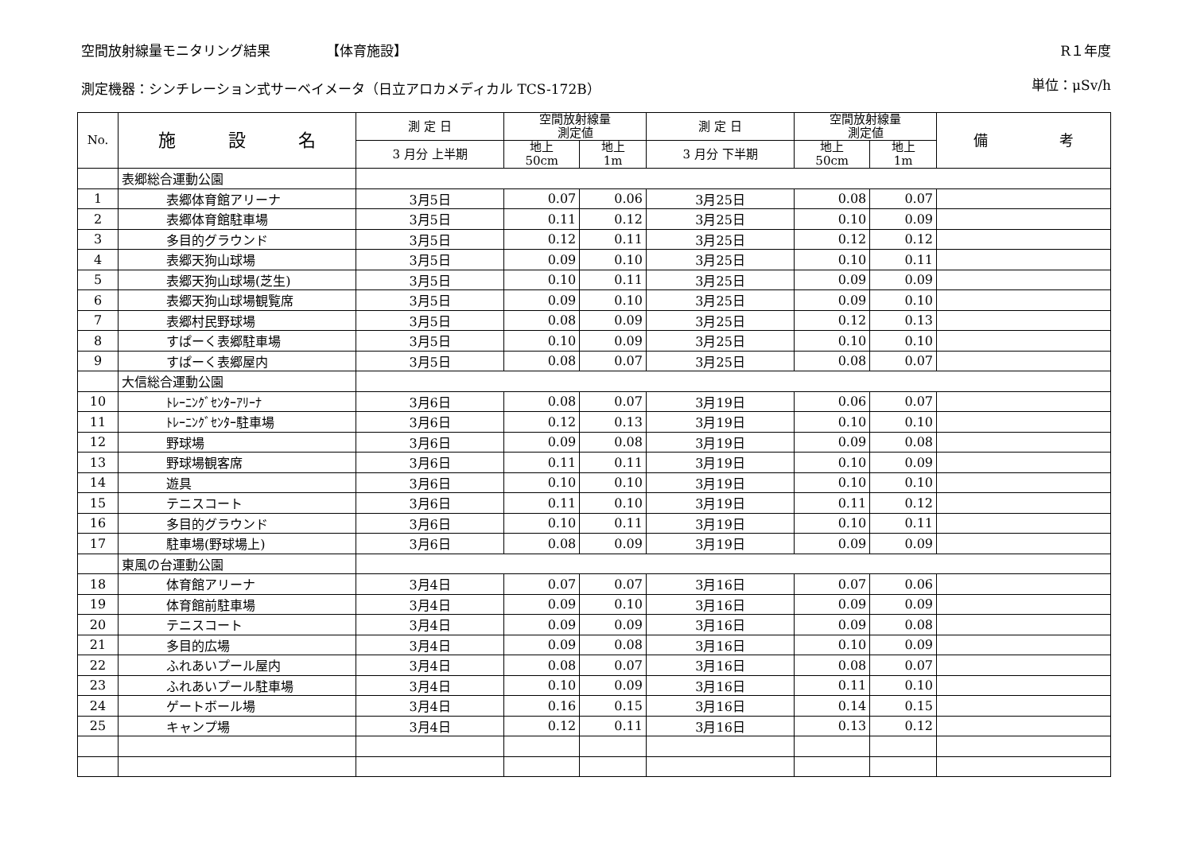空間放射線量モニタリング結果 【体育施設】 R１年度
測定機器：シンチレーション式サーベイメータ（日立アロカメディカル TCS-172B） 単位：μSv/h
| No. | 施 設 名 | 測 定 日 | 空間放射線量 測定値 | | 測 定 日 | 空間放射線量 測定値 | | 備 考 |
| --- | --- | --- | --- | --- | --- | --- | --- | --- |
| | | 3 月分 上半期 | 地上 50cm | 地上 1m | 3 月分 下半期 | 地上 50cm | 地上 1m | |
| | 表郷総合運動公園 | | | | | | | |
| 1 | 表郷体育館アリーナ | 3月5日 | 0.07 | 0.06 | 3月25日 | 0.08 | 0.07 | |
| 2 | 表郷体育館駐車場 | 3月5日 | 0.11 | 0.12 | 3月25日 | 0.10 | 0.09 | |
| 3 | 多目的グラウンド | 3月5日 | 0.12 | 0.11 | 3月25日 | 0.12 | 0.12 | |
| 4 | 表郷天狗山球場 | 3月5日 | 0.09 | 0.10 | 3月25日 | 0.10 | 0.11 | |
| 5 | 表郷天狗山球場(芝生) | 3月5日 | 0.10 | 0.11 | 3月25日 | 0.09 | 0.09 | |
| 6 | 表郷天狗山球場観覧席 | 3月5日 | 0.09 | 0.10 | 3月25日 | 0.09 | 0.10 | |
| 7 | 表郷村民野球場 | 3月5日 | 0.08 | 0.09 | 3月25日 | 0.12 | 0.13 | |
| 8 | すぱーく表郷駐車場 | 3月5日 | 0.10 | 0.09 | 3月25日 | 0.10 | 0.10 | |
| 9 | すぱーく表郷屋内 | 3月5日 | 0.08 | 0.07 | 3月25日 | 0.08 | 0.07 | |
| | 大信総合運動公園 | | | | | | | |
| 10 | ﾄﾚｰﾆﾝｸﾞｾﾝﾀｰｱﾘｰﾅ | 3月6日 | 0.08 | 0.07 | 3月19日 | 0.06 | 0.07 | |
| 11 | ﾄﾚｰﾆﾝｸﾞｾﾝﾀｰ駐車場 | 3月6日 | 0.12 | 0.13 | 3月19日 | 0.10 | 0.10 | |
| 12 | 野球場 | 3月6日 | 0.09 | 0.08 | 3月19日 | 0.09 | 0.08 | |
| 13 | 野球場観客席 | 3月6日 | 0.11 | 0.11 | 3月19日 | 0.10 | 0.09 | |
| 14 | 遊具 | 3月6日 | 0.10 | 0.10 | 3月19日 | 0.10 | 0.10 | |
| 15 | テニスコート | 3月6日 | 0.11 | 0.10 | 3月19日 | 0.11 | 0.12 | |
| 16 | 多目的グラウンド | 3月6日 | 0.10 | 0.11 | 3月19日 | 0.10 | 0.11 | |
| 17 | 駐車場(野球場上) | 3月6日 | 0.08 | 0.09 | 3月19日 | 0.09 | 0.09 | |
| | 東風の台運動公園 | | | | | | | |
| 18 | 体育館アリーナ | 3月4日 | 0.07 | 0.07 | 3月16日 | 0.07 | 0.06 | |
| 19 | 体育館前駐車場 | 3月4日 | 0.09 | 0.10 | 3月16日 | 0.09 | 0.09 | |
| 20 | テニスコート | 3月4日 | 0.09 | 0.09 | 3月16日 | 0.09 | 0.08 | |
| 21 | 多目的広場 | 3月4日 | 0.09 | 0.08 | 3月16日 | 0.10 | 0.09 | |
| 22 | ふれあいプール屋内 | 3月4日 | 0.08 | 0.07 | 3月16日 | 0.08 | 0.07 | |
| 23 | ふれあいプール駐車場 | 3月4日 | 0.10 | 0.09 | 3月16日 | 0.11 | 0.10 | |
| 24 | ゲートボール場 | 3月4日 | 0.16 | 0.15 | 3月16日 | 0.14 | 0.15 | |
| 25 | キャンプ場 | 3月4日 | 0.12 | 0.11 | 3月16日 | 0.13 | 0.12 | |